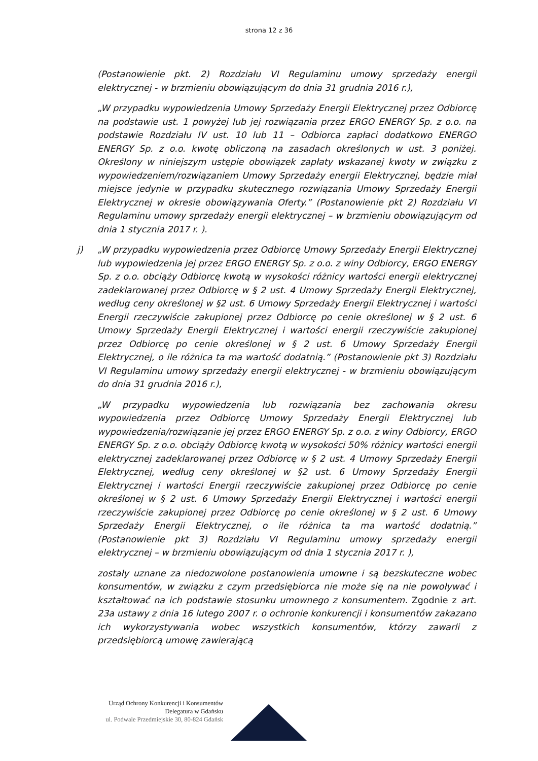strona 12 z 36
(Postanowienie pkt. 2) Rozdziału VI Regulaminu umowy sprzedaży energii elektrycznej - w brzmieniu obowiązującym do dnia 31 grudnia 2016 r.),
„W przypadku wypowiedzenia Umowy Sprzedaży Energii Elektrycznej przez Odbiorcę na podstawie ust. 1 powyżej lub jej rozwiązania przez ERGO ENERGY Sp. z o.o. na podstawie Rozdziału IV ust. 10 lub 11 – Odbiorca zapłaci dodatkowo ENERGO ENERGY Sp. z o.o. kwotę obliczoną na zasadach określonych w ust. 3 poniżej. Określony w niniejszym ustępie obowiązek zapłaty wskazanej kwoty w związku z wypowiedzeniem/rozwiązaniem Umowy Sprzedaży energii Elektrycznej, będzie miał miejsce jedynie w przypadku skutecznego rozwiązania Umowy Sprzedaży Energii Elektrycznej w okresie obowiązywania Oferty.” (Postanowienie pkt 2) Rozdziału VI Regulaminu umowy sprzedaży energii elektrycznej – w brzmieniu obowiązującym od dnia 1 stycznia 2017 r. ).
j) „W przypadku wypowiedzenia przez Odbiorcę Umowy Sprzedaży Energii Elektrycznej lub wypowiedzenia jej przez ERGO ENERGY Sp. z o.o. z winy Odbiorcy, ERGO ENERGY Sp. z o.o. obciąży Odbiorcę kwotą w wysokości różnicy wartości energii elektrycznej zadeklarowanej przez Odbiorcę w § 2 ust. 4 Umowy Sprzedaży Energii Elektrycznej, według ceny określonej w §2 ust. 6 Umowy Sprzedaży Energii Elektrycznej i wartości Energii rzeczywiście zakupionej przez Odbiorcę po cenie określonej w § 2 ust. 6 Umowy Sprzedaży Energii Elektrycznej i wartości energii rzeczywiście zakupionej przez Odbiorcę po cenie określonej w § 2 ust. 6 Umowy Sprzedaży Energii Elektrycznej, o ile różnica ta ma wartość dodatnią.” (Postanowienie pkt 3) Rozdziału VI Regulaminu umowy sprzedaży energii elektrycznej - w brzmieniu obowiązującym do dnia 31 grudnia 2016 r.),
„W przypadku wypowiedzenia lub rozwiązania bez zachowania okresu wypowiedzenia przez Odbiorcę Umowy Sprzedaży Energii Elektrycznej lub wypowiedzenia/rozwiązanie jej przez ERGO ENERGY Sp. z o.o. z winy Odbiorcy, ERGO ENERGY Sp. z o.o. obciąży Odbiorcę kwotą w wysokości 50% różnicy wartości energii elektrycznej zadeklarowanej przez Odbiorcę w § 2 ust. 4 Umowy Sprzedaży Energii Elektrycznej, według ceny określonej w §2 ust. 6 Umowy Sprzedaży Energii Elektrycznej i wartości Energii rzeczywiście zakupionej przez Odbiorcę po cenie określonej w § 2 ust. 6 Umowy Sprzedaży Energii Elektrycznej i wartości energii rzeczywiście zakupionej przez Odbiorcę po cenie określonej w § 2 ust. 6 Umowy Sprzedaży Energii Elektrycznej, o ile różnica ta ma wartość dodatnią.” (Postanowienie pkt 3) Rozdziału VI Regulaminu umowy sprzedaży energii elektrycznej – w brzmieniu obowiązującym od dnia 1 stycznia 2017 r. ),
zostały uznane za niedozwolone postanowienia umowne i są bezskuteczne wobec konsumentów, w związku z czym przedsiębiorca nie może się na nie powoływać i kształtować na ich podstawie stosunku umownego z konsumentem. Zgodnie z art. 23a ustawy z dnia 16 lutego 2007 r. o ochronie konkurencji i konsumentów zakazano ich wykorzystywania wobec wszystkich konsumentów, którzy zawarli z przedsiębiorcą umowę zawierającą
Urząd Ochrony Konkurencji i Konsumentów
Delegatura w Gdańsku
ul. Podwale Przedmiejskie 30, 80-824 Gdańsk